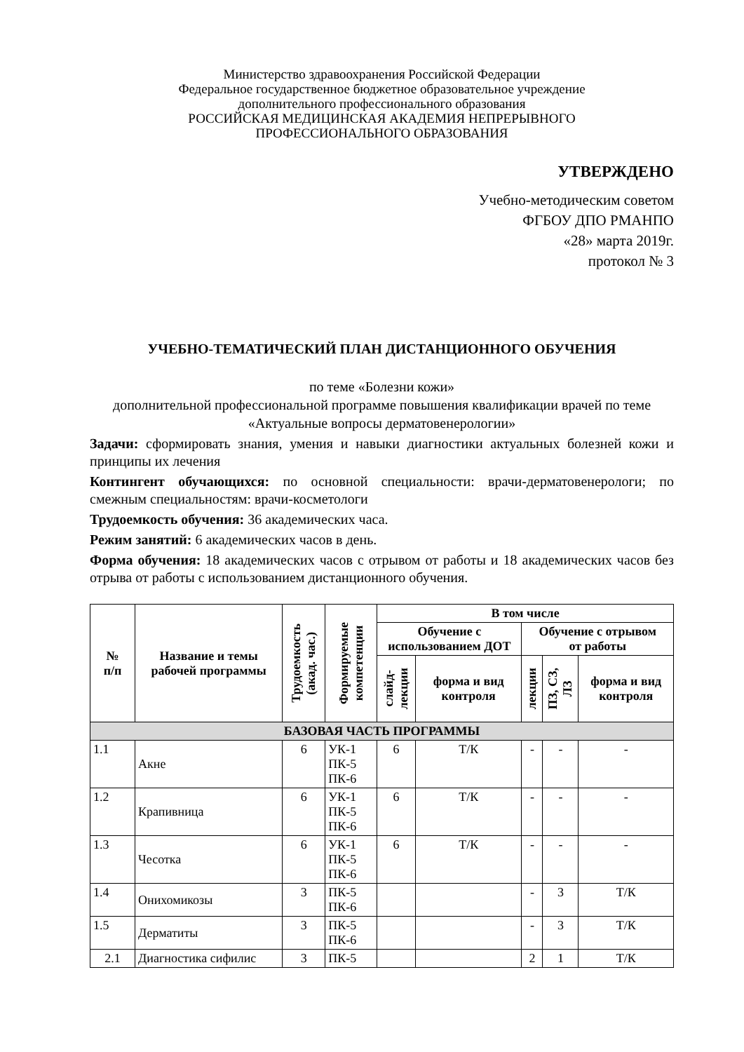Министерство здравоохранения Российской Федерации
Федеральное государственное бюджетное образовательное учреждение
дополнительного профессионального образования
РОССИЙСКАЯ МЕДИЦИНСКАЯ АКАДЕМИЯ НЕПРЕРЫВНОГО
ПРОФЕССИОНАЛЬНОГО ОБРАЗОВАНИЯ
УТВЕРЖДЕНО
Учебно-методическим советом
ФГБОУ ДПО РМАНПО
«28» марта 2019г.
протокол № 3
УЧЕБНО-ТЕМАТИЧЕСКИЙ ПЛАН ДИСТАНЦИОННОГО ОБУЧЕНИЯ
по теме «Болезни кожи»
дополнительной профессиональной программе повышения квалификации врачей по теме «Актуальные вопросы дерматовенерологии»
Задачи: сформировать знания, умения и навыки диагностики актуальных болезней кожи и принципы их лечения
Контингент обучающихся: по основной специальности: врачи-дерматовенерологи; по смежным специальностям: врачи-косметологи
Трудоемкость обучения: 36 академических часа.
Режим занятий: 6 академических часов в день.
Форма обучения: 18 академических часов с отрывом от работы и 18 академических часов без отрыва от работы с использованием дистанционного обучения.
| № п/п | Название и темы рабочей программы | Трудоемкость (акад. час.) | Формируемые компетенции | В том числе | | | | |
| --- | --- | --- | --- | --- | --- | --- | --- | --- |
| | | | | Обучение с использованием ДОТ | | Обучение с отрывом от работы | | |
| | | | | слайд- лекции | форма и вид контроля | лекции | ПЗ, СЗ, ЛЗ | форма и вид контроля |
| БАЗОВАЯ ЧАСТЬ ПРОГРАММЫ | | | | | | | | |
| 1.1 | Акне | 6 | УК-1 ПК-5 ПК-6 | 6 | Т/К | - | - | - |
| 1.2 | Крапивница | 6 | УК-1 ПК-5 ПК-6 | 6 | Т/К | - | - | - |
| 1.3 | Чесотка | 6 | УК-1 ПК-5 ПК-6 | 6 | Т/К | - | - | - |
| 1.4 | Онихомикозы | 3 | ПК-5 ПК-6 | | | - | 3 | Т/К |
| 1.5 | Дерматиты | 3 | ПК-5 ПК-6 | | | - | 3 | Т/К |
| 2.1 | Диагностика сифилис | 3 | ПК-5 | | | 2 | 1 | Т/К |